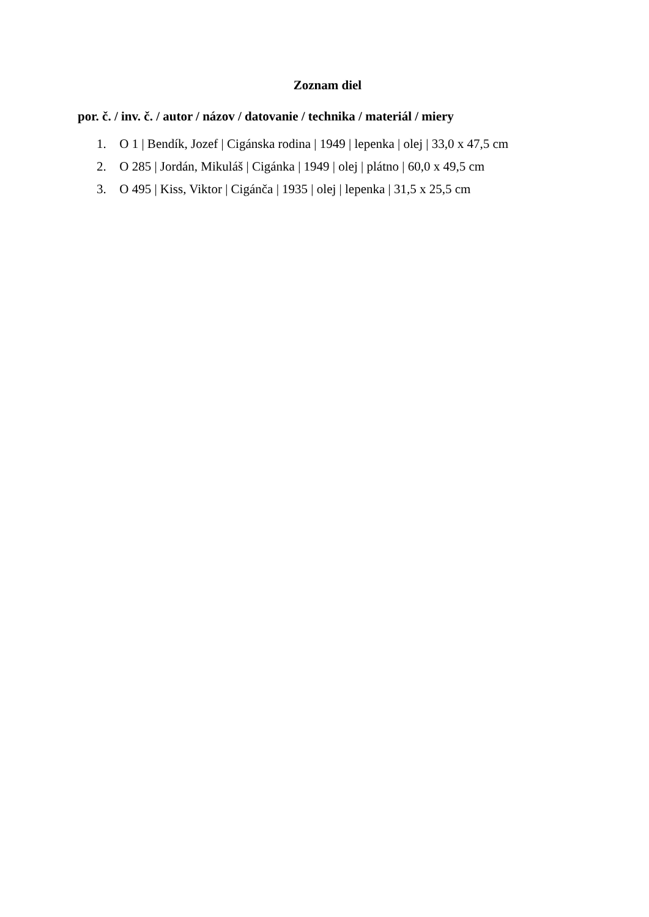Zoznam diel
por. č. / inv. č. / autor / názov / datovanie / technika / materiál / miery
1. O 1 | Bendík, Jozef | Cigánska rodina | 1949 | lepenka | olej | 33,0 x 47,5 cm
2. O 285 | Jordán, Mikuláš | Cigánka | 1949 | olej | plátno | 60,0 x 49,5 cm
3. O 495 | Kiss, Viktor | Cigánča | 1935 | olej | lepenka | 31,5 x 25,5 cm